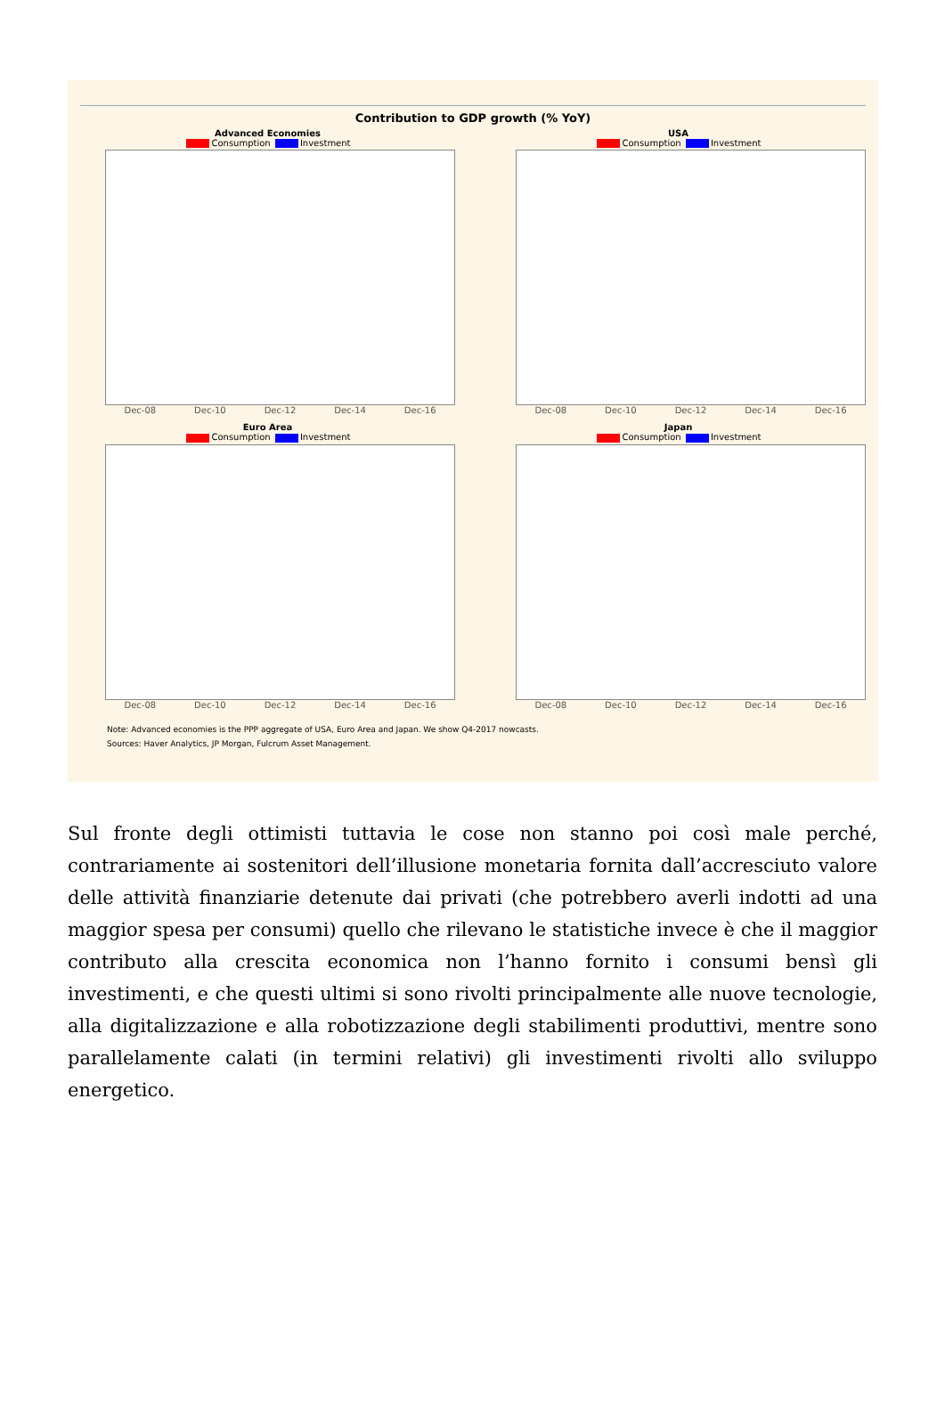Contribution to GDP growth (% YoY)
Advanced Economies
Consumption Investment
Dec-08 Dec-10 Dec-12 Dec-14 Dec-16
USA
Consumption Investment
Dec-08 Dec-10 Dec-12 Dec-14 Dec-16
Euro Area
Consumption Investment
Dec-08 Dec-10 Dec-12 Dec-14 Dec-16
Japan
Consumption Investment
Dec-08 Dec-10 Dec-12 Dec-14 Dec-16
Note: Advanced economies is the PPP aggregate of USA, Euro Area and Japan. We show Q4-2017 nowcasts.
Sources: Haver Analytics, JP Morgan, Fulcrum Asset Management.
Sul fronte degli ottimisti tuttavia le cose non stanno poi così male perché, contrariamente ai sostenitori dell’illusione monetaria fornita dall’accresciuto valore delle attività finanziarie detenute dai privati (che potrebbero averli indotti ad una maggior spesa per consumi) quello che rilevano le statistiche invece è che il maggior contributo alla crescita economica non l’hanno fornito i consumi bensì gli investimenti, e che questi ultimi si sono rivolti principalmente alle nuove tecnologie, alla digitalizzazione e alla robotizzazione degli stabilimenti produttivi, mentre sono parallelamente calati (in termini relativi) gli investimenti rivolti allo sviluppo energetico.